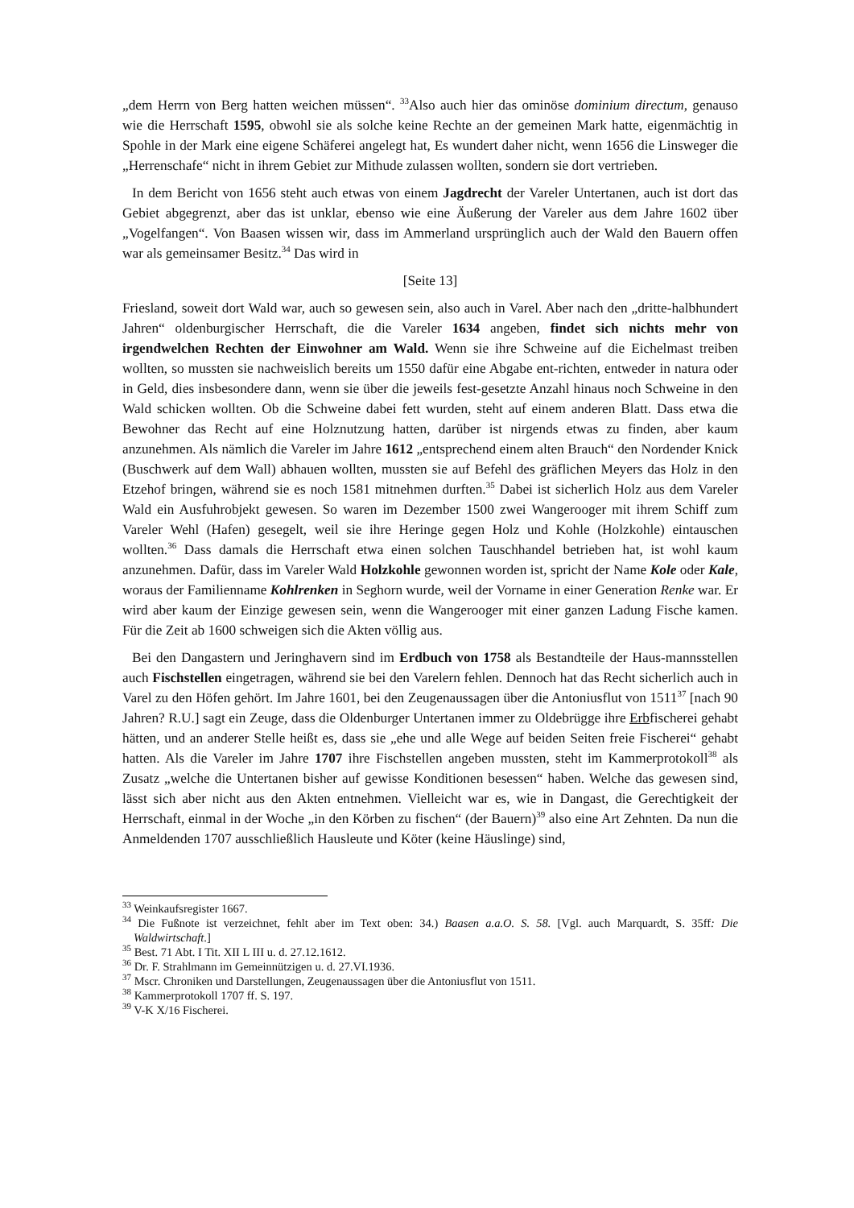„dem Herrn von Berg hatten weichen müssen“. <sup>33</sup>Also auch hier das ominöse dominium directum, genauso wie die Herrschaft 1595, obwohl sie als solche keine Rechte an der gemeinen Mark hatte, eigenmächtig in Spohle in der Mark eine eigene Schäferei angelegt hat, Es wundert daher nicht, wenn 1656 die Linsweger die „Herrenschafe“ nicht in ihrem Gebiet zur Mithude zulassen wollten, sondern sie dort vertrieben.
In dem Bericht von 1656 steht auch etwas von einem Jagdrecht der Vareler Untertanen, auch ist dort das Gebiet abgegrenzt, aber das ist unklar, ebenso wie eine Äußerung der Vareler aus dem Jahre 1602 über „Vogelfangen“. Von Baasen wissen wir, dass im Ammerland ursprünglich auch der Wald den Bauern offen war als gemeinsamer Besitz.<sup>34</sup> Das wird in
[Seite 13]
Friesland, soweit dort Wald war, auch so gewesen sein, also auch in Varel. Aber nach den „dritte-halbhundert Jahren“ oldenburgischer Herrschaft, die die Vareler 1634 angeben, findet sich nichts mehr von irgendwelchen Rechten der Einwohner am Wald. Wenn sie ihre Schweine auf die Eichelmast treiben wollten, so mussten sie nachweislich bereits um 1550 dafür eine Abgabe ent-richten, entweder in natura oder in Geld, dies insbesondere dann, wenn sie über die jeweils fest-gesetzte Anzahl hinaus noch Schweine in den Wald schicken wollten. Ob die Schweine dabei fett wurden, steht auf einem anderen Blatt. Dass etwa die Bewohner das Recht auf eine Holznutzung hatten, darüber ist nirgends etwas zu finden, aber kaum anzunehmen. Als nämlich die Vareler im Jahre 1612 „entsprechend einem alten Brauch“ den Nordender Knick (Buschwerk auf dem Wall) abhauen wollten, mussten sie auf Befehl des gräflichen Meyers das Holz in den Etzehof bringen, während sie es noch 1581 mitnehmen durften.<sup>35</sup> Dabei ist sicherlich Holz aus dem Vareler Wald ein Ausfuhrobjekt gewesen. So waren im Dezember 1500 zwei Wangerooger mit ihrem Schiff zum Vareler Wehl (Hafen) gesegelt, weil sie ihre Heringe gegen Holz und Kohle (Holzkohle) eintauschen wollten.<sup>36</sup> Dass damals die Herrschaft etwa einen solchen Tauschhandel betrieben hat, ist wohl kaum anzunehmen. Dafür, dass im Vareler Wald Holzkohle gewonnen worden ist, spricht der Name Kole oder Kale, woraus der Familienname Kohlrenken in Seghorn wurde, weil der Vorname in einer Generation Renke war. Er wird aber kaum der Einzige gewesen sein, wenn die Wangerooger mit einer ganzen Ladung Fische kamen. Für die Zeit ab 1600 schweigen sich die Akten völlig aus.
Bei den Dangastern und Jeringhavern sind im Erdbuch von 1758 als Bestandteile der Haus-mannsstellen auch Fischstellen eingetragen, während sie bei den Varelern fehlen. Dennoch hat das Recht sicherlich auch in Varel zu den Höfen gehört. Im Jahre 1601, bei den Zeugenaussagen über die Antoniusflut von 1511<sup>37</sup> [nach 90 Jahren? R.U.] sagt ein Zeuge, dass die Oldenburger Untertanen immer zu Oldebrügge ihre Erbfischerei gehabt hätten, und an anderer Stelle heißt es, dass sie „ehe und alle Wege auf beiden Seiten freie Fischerei“ gehabt hatten. Als die Vareler im Jahre 1707 ihre Fischstellen angeben mussten, steht im Kammerprotokoll<sup>38</sup> als Zusatz „welche die Untertanen bisher auf gewisse Konditionen besessen“ haben. Welche das gewesen sind, lässt sich aber nicht aus den Akten entnehmen. Vielleicht war es, wie in Dangast, die Gerechtigkeit der Herrschaft, einmal in der Woche „in den Körben zu fischen“ (der Bauern)<sup>39</sup> also eine Art Zehnten. Da nun die Anmeldenden 1707 ausschließlich Hausleute und Köter (keine Häuslinge) sind,
<sup>33</sup> Weinkaufsregister 1667.
<sup>34</sup> Die Fußnote ist verzeichnet, fehlt aber im Text oben: 34.) Baasen a.a.O. S. 58. [Vgl. auch Marquardt, S. 35ff: Die Waldwirtschaft.]
<sup>35</sup> Best. 71 Abt. I Tit. XII L III u. d. 27.12.1612.
<sup>36</sup> Dr. F. Strahlmann im Gemeinnützigen u. d. 27.VI.1936.
<sup>37</sup> Mscr. Chroniken und Darstellungen, Zeugenaussagen über die Antoniusflut von 1511.
<sup>38</sup> Kammerprotokoll 1707 ff. S. 197.
<sup>39</sup> V-K X/16 Fischerei.